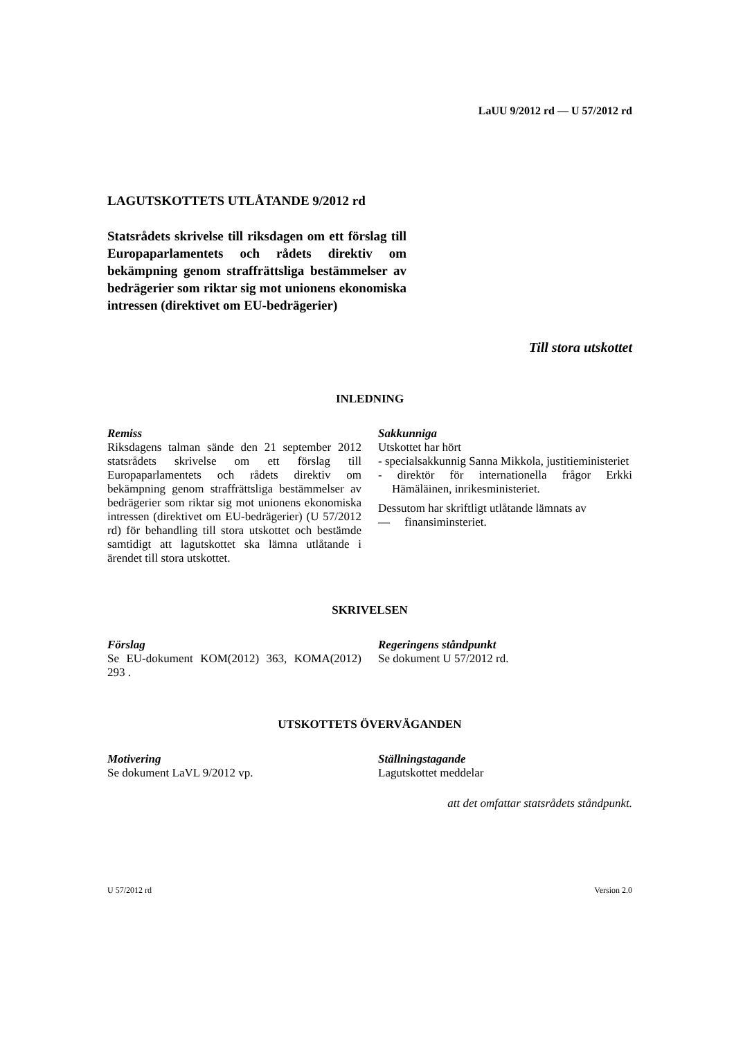LaUU 9/2012 rd — U 57/2012 rd
LAGUTSKOTTETS UTLÅTANDE 9/2012 rd
Statsrådets skrivelse till riksdagen om ett förslag till Europaparlamentets och rådets direktiv om bekämpning genom straffrättsliga bestämmelser av bedrägerier som riktar sig mot unionens ekonomiska intressen (direktivet om EU-bedrägerier)
Till stora utskottet
INLEDNING
Remiss
Riksdagens talman sände den 21 september 2012 statsrådets skrivelse om ett förslag till Europaparlamentets och rådets direktiv om bekämpning genom straffrättsliga bestämmelser av bedrägerier som riktar sig mot unionens ekonomiska intressen (direktivet om EU-bedrägerier) (U 57/2012 rd) för behandling till stora utskottet och bestämde samtidigt att lagutskottet ska lämna utlåtande i ärendet till stora utskottet.
Sakkunniga
Utskottet har hört
- specialsakkunnig Sanna Mikkola, justitieministeriet
- direktör för internationella frågor Erkki Hämäläinen, inrikesministeriet.
Dessutom har skriftligt utlåtande lämnats av
— finansiminsteriet.
SKRIVELSEN
Förslag
Se EU-dokument KOM(2012) 363, KOMA(2012) 293 .
Regeringens ståndpunkt
Se dokument U 57/2012 rd.
UTSKOTTETS ÖVERVÄGANDEN
Motivering
Se dokument LaVL 9/2012 vp.
Ställningstagande
Lagutskottet meddelar
att det omfattar statsrådets ståndpunkt.
U 57/2012 rd Version 2.0